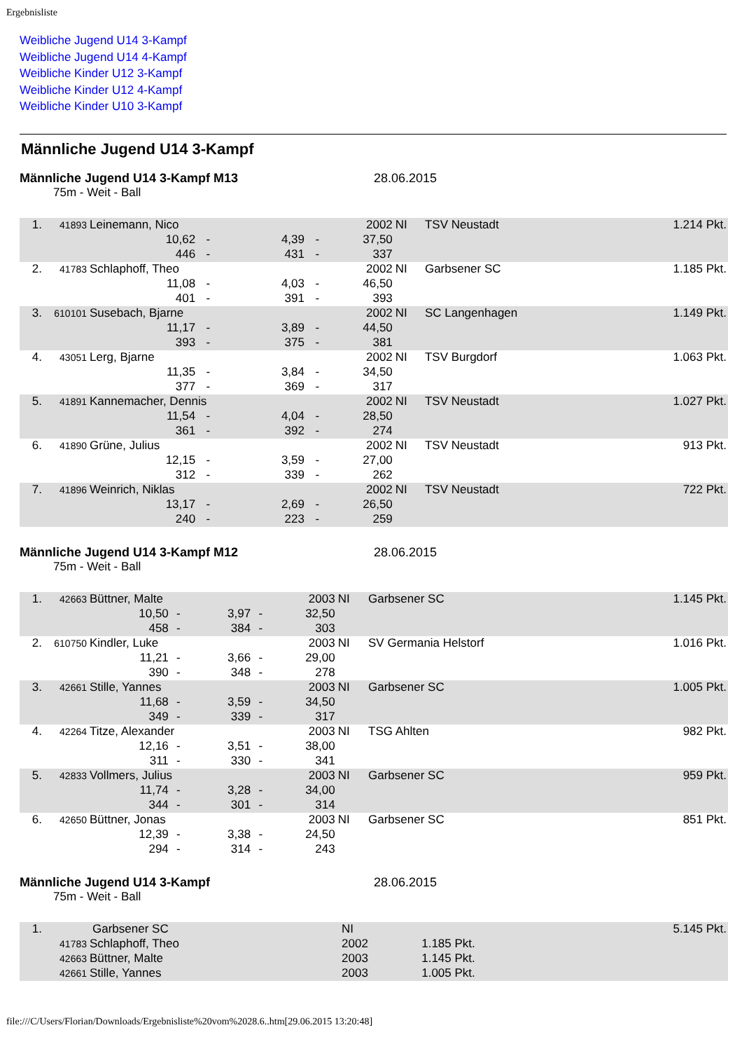Ergebnisliste
Weibliche Jugend U14 3-Kampf
Weibliche Jugend U14 4-Kampf
Weibliche Kinder U12 3-Kampf
Weibliche Kinder U12 4-Kampf
Weibliche Kinder U10 3-Kampf
Männliche Jugend U14 3-Kampf
Männliche Jugend U14 3-Kampf M13 28.06.2015
75m - Weit - Ball
| 1. | 41893 | Leinemann, Nico | | | | 2002 | NI | TSV Neustadt | 1.214 Pkt. |
| | | 10,62 | - | 4,39 | - | 37,50 | | | |
| | | 446 | - | 431 | - | 337 | | | |
| 2. | 41783 | Schlaphoff, Theo | | | | 2002 | NI | Garbsener SC | 1.185 Pkt. |
| | | 11,08 | - | 4,03 | - | 46,50 | | | |
| | | 401 | - | 391 | - | 393 | | | |
| 3. | 610101 | Susebach, Bjarne | | | | 2002 | NI | SC Langenhagen | 1.149 Pkt. |
| | | 11,17 | - | 3,89 | - | 44,50 | | | |
| | | 393 | - | 375 | - | 381 | | | |
| 4. | 43051 | Lerg, Bjarne | | | | 2002 | NI | TSV Burgdorf | 1.063 Pkt. |
| | | 11,35 | - | 3,84 | - | 34,50 | | | |
| | | 377 | - | 369 | - | 317 | | | |
| 5. | 41891 | Kannemacher, Dennis | | | | 2002 | NI | TSV Neustadt | 1.027 Pkt. |
| | | 11,54 | - | 4,04 | - | 28,50 | | | |
| | | 361 | - | 392 | - | 274 | | | |
| 6. | 41890 | Grüne, Julius | | | | 2002 | NI | TSV Neustadt | 913 Pkt. |
| | | 12,15 | - | 3,59 | - | 27,00 | | | |
| | | 312 | - | 339 | - | 262 | | | |
| 7. | 41896 | Weinrich, Niklas | | | | 2002 | NI | TSV Neustadt | 722 Pkt. |
| | | 13,17 | - | 2,69 | - | 26,50 | | | |
| | | 240 | - | 223 | - | 259 | | | |
Männliche Jugend U14 3-Kampf M12 28.06.2015
75m - Weit - Ball
| 1. | 42663 | Büttner, Malte | | | | 2003 | NI | Garbsener SC | 1.145 Pkt. |
| | | 10,50 | - | 3,97 | - | 32,50 | | | |
| | | 458 | - | 384 | - | 303 | | | |
| 2. | 610750 | Kindler, Luke | | | | 2003 | NI | SV Germania Helstorf | 1.016 Pkt. |
| | | 11,21 | - | 3,66 | - | 29,00 | | | |
| | | 390 | - | 348 | - | 278 | | | |
| 3. | 42661 | Stille, Yannes | | | | 2003 | NI | Garbsener SC | 1.005 Pkt. |
| | | 11,68 | - | 3,59 | - | 34,50 | | | |
| | | 349 | - | 339 | - | 317 | | | |
| 4. | 42264 | Titze, Alexander | | | | 2003 | NI | TSG Ahlten | 982 Pkt. |
| | | 12,16 | - | 3,51 | - | 38,00 | | | |
| | | 311 | - | 330 | - | 341 | | | |
| 5. | 42833 | Vollmers, Julius | | | | 2003 | NI | Garbsener SC | 959 Pkt. |
| | | 11,74 | - | 3,28 | - | 34,00 | | | |
| | | 344 | - | 301 | - | 314 | | | |
| 6. | 42650 | Büttner, Jonas | | | | 2003 | NI | Garbsener SC | 851 Pkt. |
| | | 12,39 | - | 3,38 | - | 24,50 | | | |
| | | 294 | - | 314 | - | 243 | | | |
Männliche Jugend U14 3-Kampf 28.06.2015
75m - Weit - Ball
| 1. | Garbsener SC | | NI | | 5.145 Pkt. |
| | 41783 | Schlaphoff, Theo | 2002 | 1.185 Pkt. | |
| | 42663 | Büttner, Malte | 2003 | 1.145 Pkt. | |
| | 42661 | Stille, Yannes | 2003 | 1.005 Pkt. | |
file:///C/Users/Florian/Downloads/Ergebnisliste%20vom%2028.6..htm[29.06.2015 13:20:48]